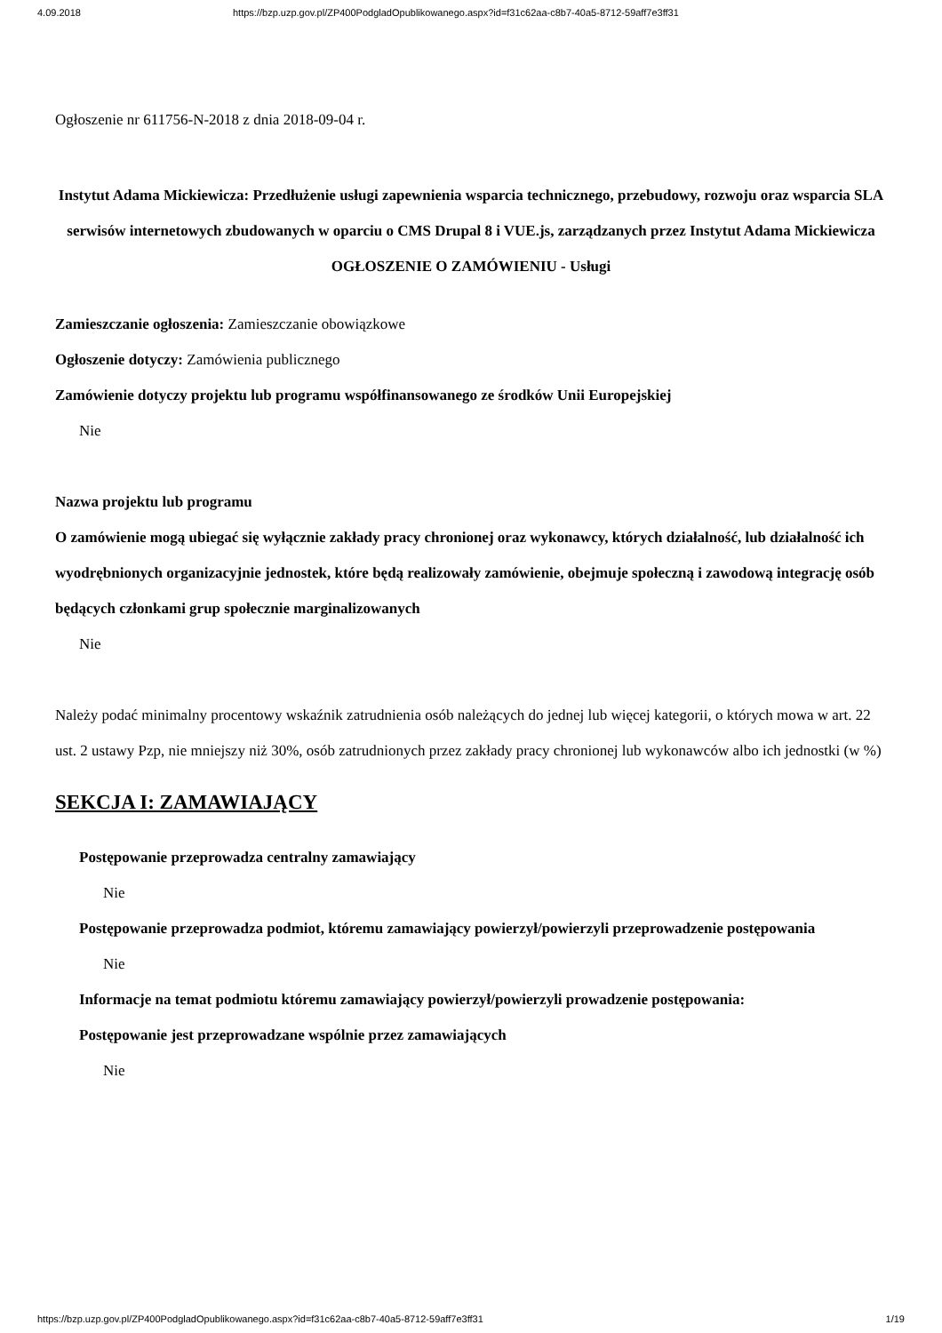4.09.2018 https://bzp.uzp.gov.pl/ZP400PodgladOpublikowanego.aspx?id=f31c62aa-c8b7-40a5-8712-59aff7e3ff31
Ogłoszenie nr 611756-N-2018 z dnia 2018-09-04 r.
Instytut Adama Mickiewicza: Przedłużenie usługi zapewnienia wsparcia technicznego, przebudowy, rozwoju oraz wsparcia SLA serwisów internetowych zbudowanych w oparciu o CMS Drupal 8 i VUE.js, zarządzanych przez Instytut Adama Mickiewicza
OGŁOSZENIE O ZAMÓWIENIU - Usługi
Zamieszczanie ogłoszenia: Zamieszczanie obowiązkowe
Ogłoszenie dotyczy: Zamówienia publicznego
Zamówienie dotyczy projektu lub programu współfinansowanego ze środków Unii Europejskiej
Nie
Nazwa projektu lub programu
O zamówienie mogą ubiegać się wyłącznie zakłady pracy chronionej oraz wykonawcy, których działalność, lub działalność ich wyodrębnionych organizacyjnie jednostek, które będą realizowały zamówienie, obejmuje społeczną i zawodową integrację osób będących członkami grup społecznie marginalizowanych
Nie
Należy podać minimalny procentowy wskaźnik zatrudnienia osób należących do jednej lub więcej kategorii, o których mowa w art. 22 ust. 2 ustawy Pzp, nie mniejszy niż 30%, osób zatrudnionych przez zakłady pracy chronionej lub wykonawców albo ich jednostki (w %)
SEKCJA I: ZAMAWIAJĄCY
Postępowanie przeprowadza centralny zamawiający
Nie
Postępowanie przeprowadza podmiot, któremu zamawiający powierzył/powierzyli przeprowadzenie postępowania
Nie
Informacje na temat podmiotu któremu zamawiający powierzył/powierzyli prowadzenie postępowania:
Postępowanie jest przeprowadzane wspólnie przez zamawiających
Nie
https://bzp.uzp.gov.pl/ZP400PodgladOpublikowanego.aspx?id=f31c62aa-c8b7-40a5-8712-59aff7e3ff31 1/19